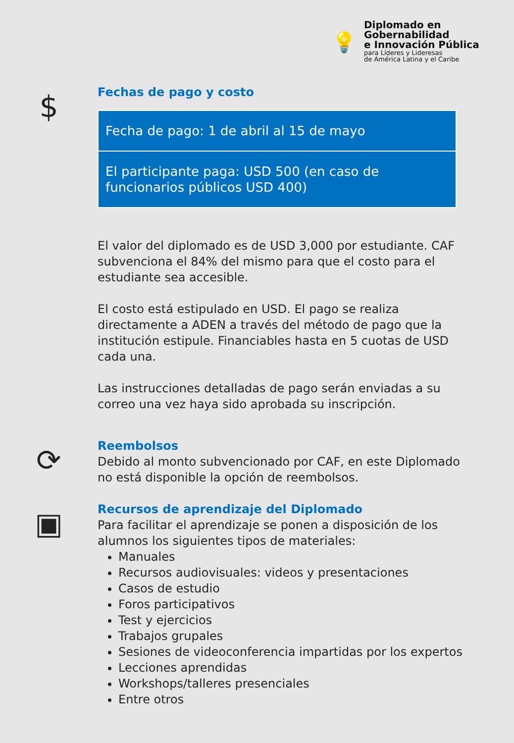💡
Diplomado en
Gobernabilidad
e Innovación Pública
para Líderes y Lideresas
de América Latina y el Caribe
$
Fechas de pago y costo
| Fecha de pago: 1 de abril al 15 de mayo |
| El participante paga: USD 500 (en caso de funcionarios públicos USD 400) |
El valor del diplomado es de USD 3,000 por estudiante. CAF subvenciona el 84% del mismo para que el costo para el estudiante sea accesible.
El costo está estipulado en USD. El pago se realiza directamente a ADEN a través del método de pago que la institución estipule. Financiables hasta en 5 cuotas de USD cada una.
Las instrucciones detalladas de pago serán enviadas a su correo una vez haya sido aprobada su inscripción.
⟳
Reembolsos
Debido al monto subvencionado por CAF, en este Diplomado no está disponible la opción de reembolsos.
▣
Recursos de aprendizaje del Diplomado
Para facilitar el aprendizaje se ponen a disposición de los alumnos los siguientes tipos de materiales:
Manuales
Recursos audiovisuales: videos y presentaciones
Casos de estudio
Foros participativos
Test y ejercicios
Trabajos grupales
Sesiones de videoconferencia impartidas por los expertos
Lecciones aprendidas
Workshops/talleres presenciales
Entre otros